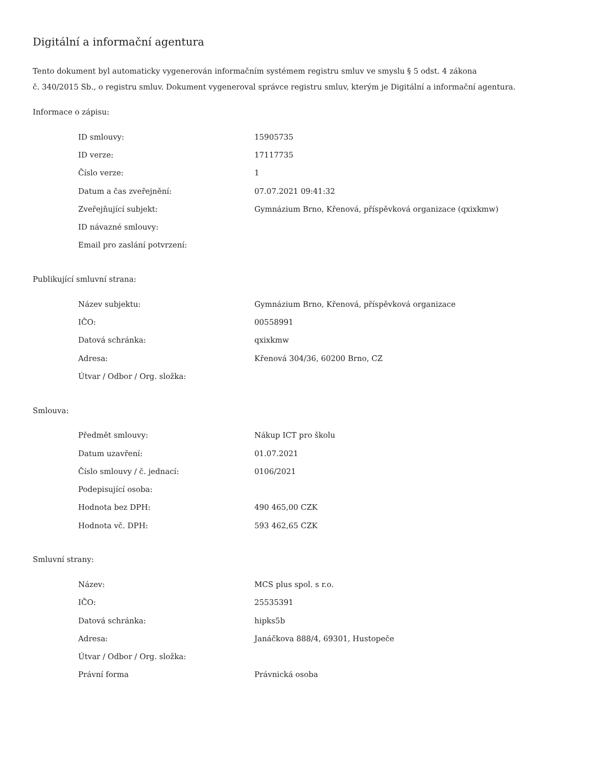Digitální a informační agentura
Tento dokument byl automaticky vygenerován informačním systémem registru smluv ve smyslu § 5 odst. 4 zákona
č. 340/2015 Sb., o registru smluv. Dokument vygeneroval správce registru smluv, kterým je Digitální a informační agentura.
Informace o zápisu:
| ID smlouvy: | 15905735 |
| ID verze: | 17117735 |
| Číslo verze: | 1 |
| Datum a čas zveřejnění: | 07.07.2021 09:41:32 |
| Zveřejňující subjekt: | Gymnázium Brno, Křenová, příspěvková organizace (qxixkmw) |
| ID návazné smlouvy: | |
| Email pro zaslání potvrzení: | |
Publikující smluvní strana:
| Název subjektu: | Gymnázium Brno, Křenová, příspěvková organizace |
| IČO: | 00558991 |
| Datová schránka: | qxixkmw |
| Adresa: | Křenová 304/36, 60200 Brno, CZ |
| Útvar / Odbor / Org. složka: | |
Smlouva:
| Předmět smlouvy: | Nákup ICT pro školu |
| Datum uzavření: | 01.07.2021 |
| Číslo smlouvy / č. jednací: | 0106/2021 |
| Podepisující osoba: | |
| Hodnota bez DPH: | 490 465,00 CZK |
| Hodnota vč. DPH: | 593 462,65 CZK |
Smluvní strany:
| Název: | MCS plus spol. s r.o. |
| IČO: | 25535391 |
| Datová schránka: | hipks5b |
| Adresa: | Janáčkova 888/4, 69301, Hustopeče |
| Útvar / Odbor / Org. složka: | |
| Právní forma | Právnická osoba |